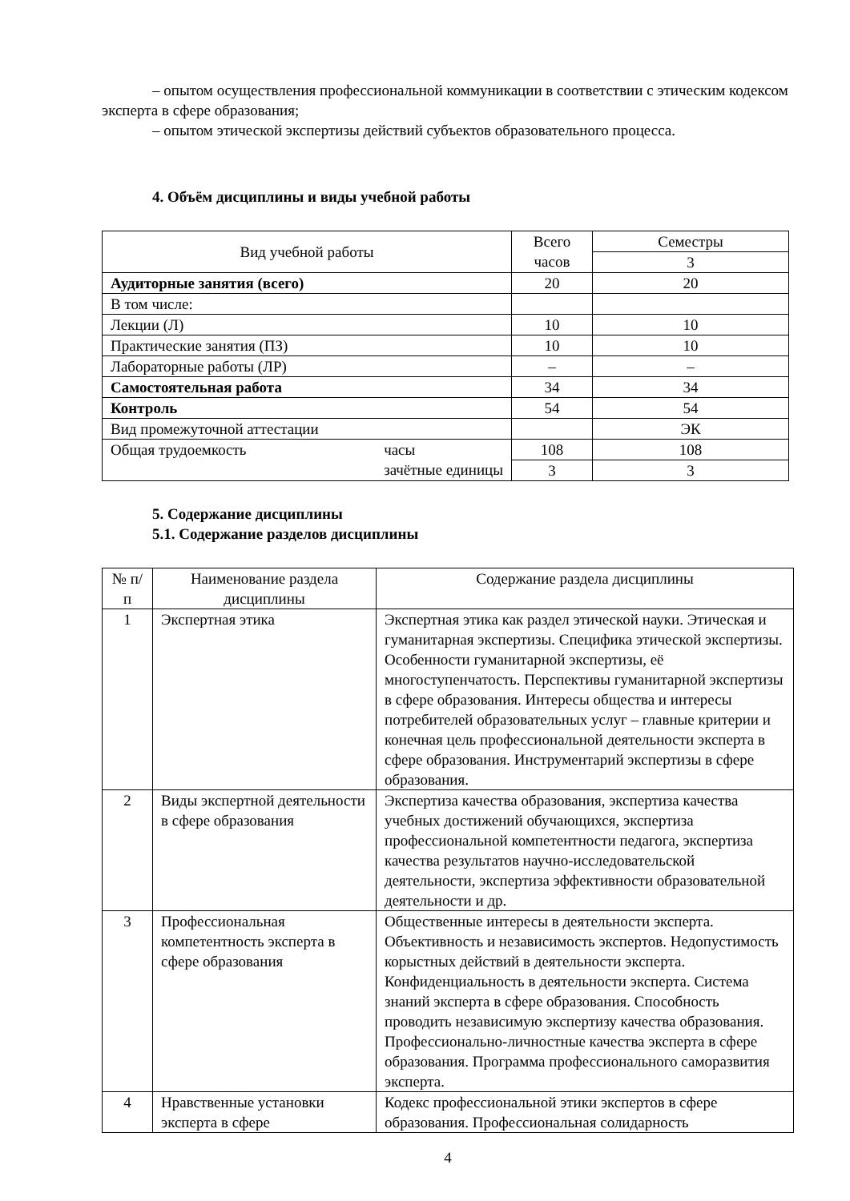– опытом осуществления профессиональной коммуникации в соответствии с этическим кодексом эксперта в сфере образования;
– опытом этической экспертизы действий субъектов образовательного процесса.
4. Объём дисциплины и виды учебной работы
| Вид учебной работы | Всего часов | Семестры |
| | | 3 |
| Аудиторные занятия (всего) | 20 | 20 |
| В том числе: | | |
| Лекции (Л) | 10 | 10 |
| Практические занятия (ПЗ) | 10 | 10 |
| Лабораторные работы (ЛР) | – | – |
| Самостоятельная работа | 34 | 34 |
| Контроль | 54 | 54 |
| Вид промежуточной аттестации | | ЭК |
| Общая трудоемкость часы зачётные единицы | 108 | 108 |
| | 3 | 3 |
5. Содержание дисциплины
5.1. Содержание разделов дисциплины
| № п/п | Наименование раздела дисциплины | Содержание раздела дисциплины |
| 1 | Экспертная этика | Экспертная этика как раздел этической науки. Этическая и гуманитарная экспертизы. Специфика этической экспертизы. Особенности гуманитарной экспертизы, её многоступенчатость. Перспективы гуманитарной экспертизы в сфере образования. Интересы общества и интересы потребителей образовательных услуг – главные критерии и конечная цель профессиональной деятельности эксперта в сфере образования. Инструментарий экспертизы в сфере образования. |
| 2 | Виды экспертной деятельности в сфере образования | Экспертиза качества образования, экспертиза качества учебных достижений обучающихся, экспертиза профессиональной компетентности педагога, экспертиза качества результатов научно-исследовательской деятельности, экспертиза эффективности образовательной деятельности и др. |
| 3 | Профессиональная компетентность эксперта в сфере образования | Общественные интересы в деятельности эксперта. Объективность и независимость экспертов. Недопустимость корыстных действий в деятельности эксперта. Конфиденциальность в деятельности эксперта. Система знаний эксперта в сфере образования. Способность проводить независимую экспертизу качества образования. Профессионально-личностные качества эксперта в сфере образования. Программа профессионального саморазвития эксперта. |
| 4 | Нравственные установки эксперта в сфере | Кодекс профессиональной этики экспертов в сфере образования. Профессиональная солидарность |
4